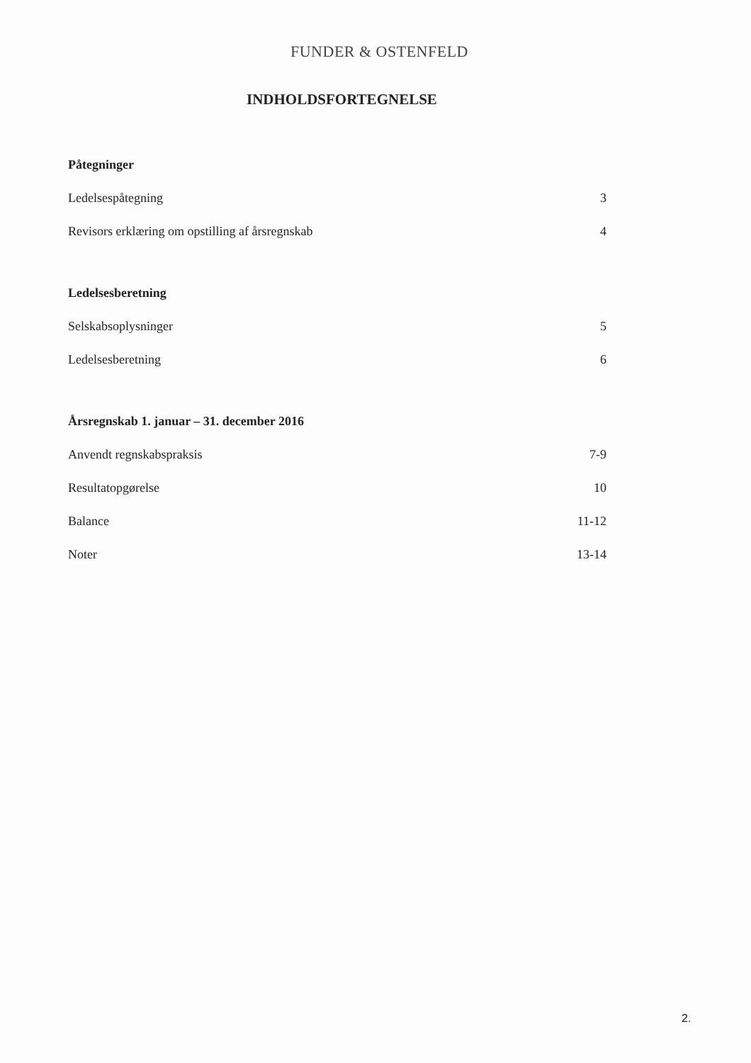FUNDER & OSTENFELD
INDHOLDSFORTEGNELSE
Påtegninger
Ledelsespåtegning 3
Revisors erklæring om opstilling af årsregnskab 4
Ledelsesberetning
Selskabsoplysninger 5
Ledelsesberetning 6
Årsregnskab 1. januar – 31. december 2016
Anvendt regnskabspraksis 7-9
Resultatopgørelse 10
Balance 11-12
Noter 13-14
2.